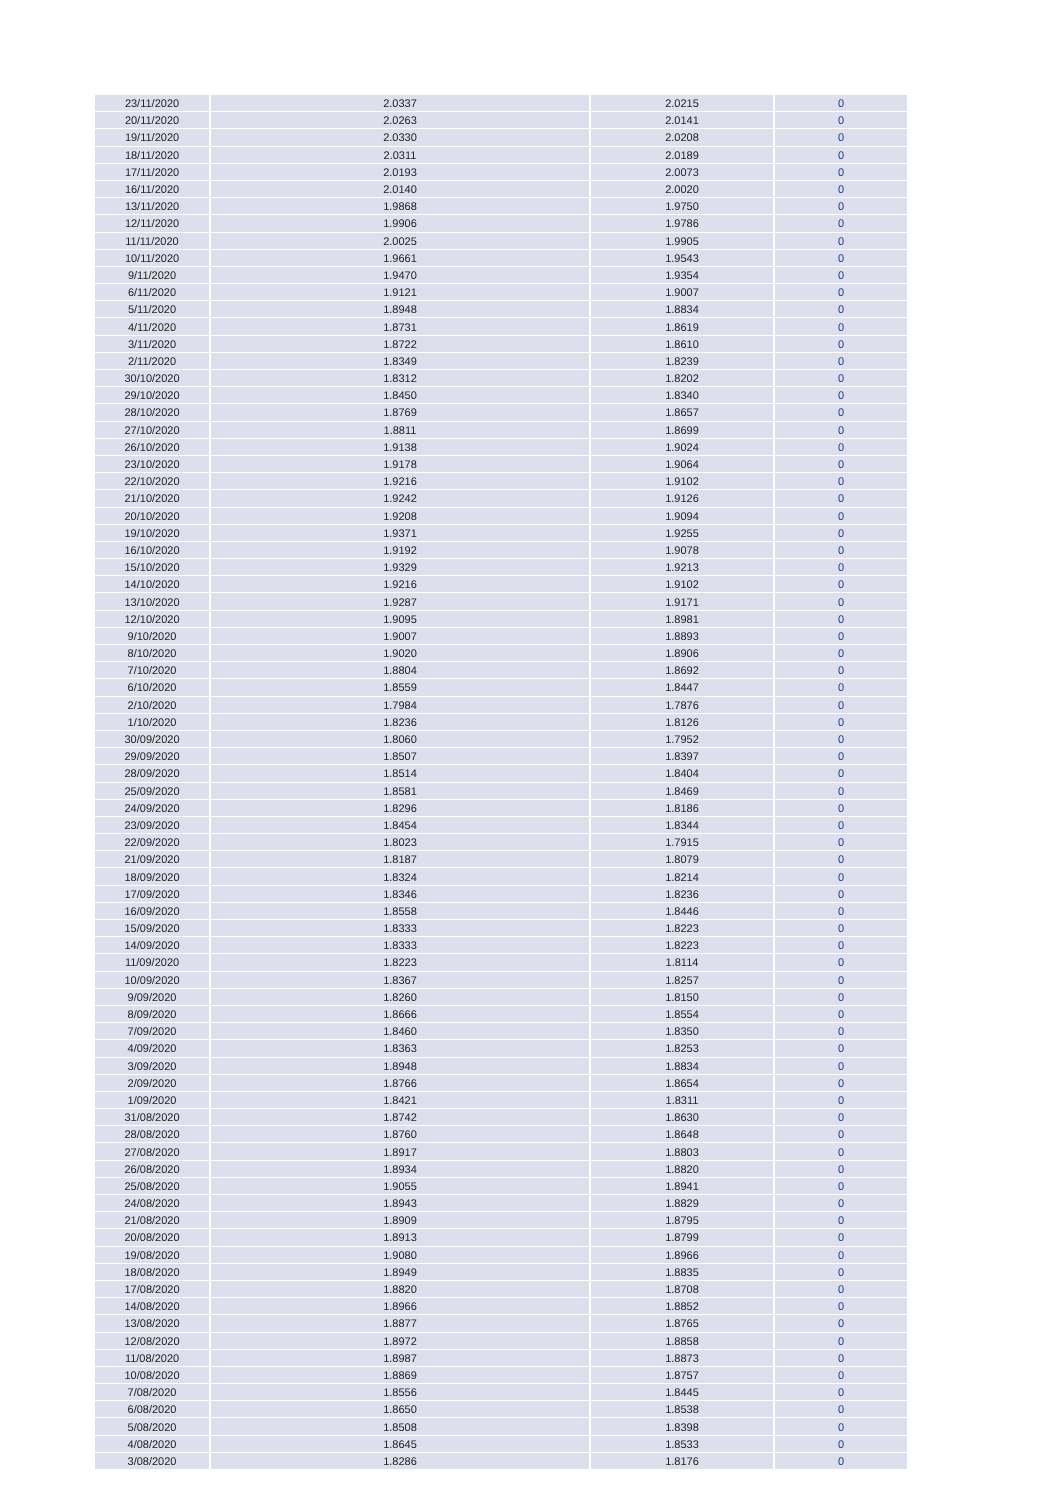| 23/11/2020 | 2.0337 | 2.0215 | 0 |
| 20/11/2020 | 2.0263 | 2.0141 | 0 |
| 19/11/2020 | 2.0330 | 2.0208 | 0 |
| 18/11/2020 | 2.0311 | 2.0189 | 0 |
| 17/11/2020 | 2.0193 | 2.0073 | 0 |
| 16/11/2020 | 2.0140 | 2.0020 | 0 |
| 13/11/2020 | 1.9868 | 1.9750 | 0 |
| 12/11/2020 | 1.9906 | 1.9786 | 0 |
| 11/11/2020 | 2.0025 | 1.9905 | 0 |
| 10/11/2020 | 1.9661 | 1.9543 | 0 |
| 9/11/2020 | 1.9470 | 1.9354 | 0 |
| 6/11/2020 | 1.9121 | 1.9007 | 0 |
| 5/11/2020 | 1.8948 | 1.8834 | 0 |
| 4/11/2020 | 1.8731 | 1.8619 | 0 |
| 3/11/2020 | 1.8722 | 1.8610 | 0 |
| 2/11/2020 | 1.8349 | 1.8239 | 0 |
| 30/10/2020 | 1.8312 | 1.8202 | 0 |
| 29/10/2020 | 1.8450 | 1.8340 | 0 |
| 28/10/2020 | 1.8769 | 1.8657 | 0 |
| 27/10/2020 | 1.8811 | 1.8699 | 0 |
| 26/10/2020 | 1.9138 | 1.9024 | 0 |
| 23/10/2020 | 1.9178 | 1.9064 | 0 |
| 22/10/2020 | 1.9216 | 1.9102 | 0 |
| 21/10/2020 | 1.9242 | 1.9126 | 0 |
| 20/10/2020 | 1.9208 | 1.9094 | 0 |
| 19/10/2020 | 1.9371 | 1.9255 | 0 |
| 16/10/2020 | 1.9192 | 1.9078 | 0 |
| 15/10/2020 | 1.9329 | 1.9213 | 0 |
| 14/10/2020 | 1.9216 | 1.9102 | 0 |
| 13/10/2020 | 1.9287 | 1.9171 | 0 |
| 12/10/2020 | 1.9095 | 1.8981 | 0 |
| 9/10/2020 | 1.9007 | 1.8893 | 0 |
| 8/10/2020 | 1.9020 | 1.8906 | 0 |
| 7/10/2020 | 1.8804 | 1.8692 | 0 |
| 6/10/2020 | 1.8559 | 1.8447 | 0 |
| 2/10/2020 | 1.7984 | 1.7876 | 0 |
| 1/10/2020 | 1.8236 | 1.8126 | 0 |
| 30/09/2020 | 1.8060 | 1.7952 | 0 |
| 29/09/2020 | 1.8507 | 1.8397 | 0 |
| 28/09/2020 | 1.8514 | 1.8404 | 0 |
| 25/09/2020 | 1.8581 | 1.8469 | 0 |
| 24/09/2020 | 1.8296 | 1.8186 | 0 |
| 23/09/2020 | 1.8454 | 1.8344 | 0 |
| 22/09/2020 | 1.8023 | 1.7915 | 0 |
| 21/09/2020 | 1.8187 | 1.8079 | 0 |
| 18/09/2020 | 1.8324 | 1.8214 | 0 |
| 17/09/2020 | 1.8346 | 1.8236 | 0 |
| 16/09/2020 | 1.8558 | 1.8446 | 0 |
| 15/09/2020 | 1.8333 | 1.8223 | 0 |
| 14/09/2020 | 1.8333 | 1.8223 | 0 |
| 11/09/2020 | 1.8223 | 1.8114 | 0 |
| 10/09/2020 | 1.8367 | 1.8257 | 0 |
| 9/09/2020 | 1.8260 | 1.8150 | 0 |
| 8/09/2020 | 1.8666 | 1.8554 | 0 |
| 7/09/2020 | 1.8460 | 1.8350 | 0 |
| 4/09/2020 | 1.8363 | 1.8253 | 0 |
| 3/09/2020 | 1.8948 | 1.8834 | 0 |
| 2/09/2020 | 1.8766 | 1.8654 | 0 |
| 1/09/2020 | 1.8421 | 1.8311 | 0 |
| 31/08/2020 | 1.8742 | 1.8630 | 0 |
| 28/08/2020 | 1.8760 | 1.8648 | 0 |
| 27/08/2020 | 1.8917 | 1.8803 | 0 |
| 26/08/2020 | 1.8934 | 1.8820 | 0 |
| 25/08/2020 | 1.9055 | 1.8941 | 0 |
| 24/08/2020 | 1.8943 | 1.8829 | 0 |
| 21/08/2020 | 1.8909 | 1.8795 | 0 |
| 20/08/2020 | 1.8913 | 1.8799 | 0 |
| 19/08/2020 | 1.9080 | 1.8966 | 0 |
| 18/08/2020 | 1.8949 | 1.8835 | 0 |
| 17/08/2020 | 1.8820 | 1.8708 | 0 |
| 14/08/2020 | 1.8966 | 1.8852 | 0 |
| 13/08/2020 | 1.8877 | 1.8765 | 0 |
| 12/08/2020 | 1.8972 | 1.8858 | 0 |
| 11/08/2020 | 1.8987 | 1.8873 | 0 |
| 10/08/2020 | 1.8869 | 1.8757 | 0 |
| 7/08/2020 | 1.8556 | 1.8445 | 0 |
| 6/08/2020 | 1.8650 | 1.8538 | 0 |
| 5/08/2020 | 1.8508 | 1.8398 | 0 |
| 4/08/2020 | 1.8645 | 1.8533 | 0 |
| 3/08/2020 | 1.8286 | 1.8176 | 0 |